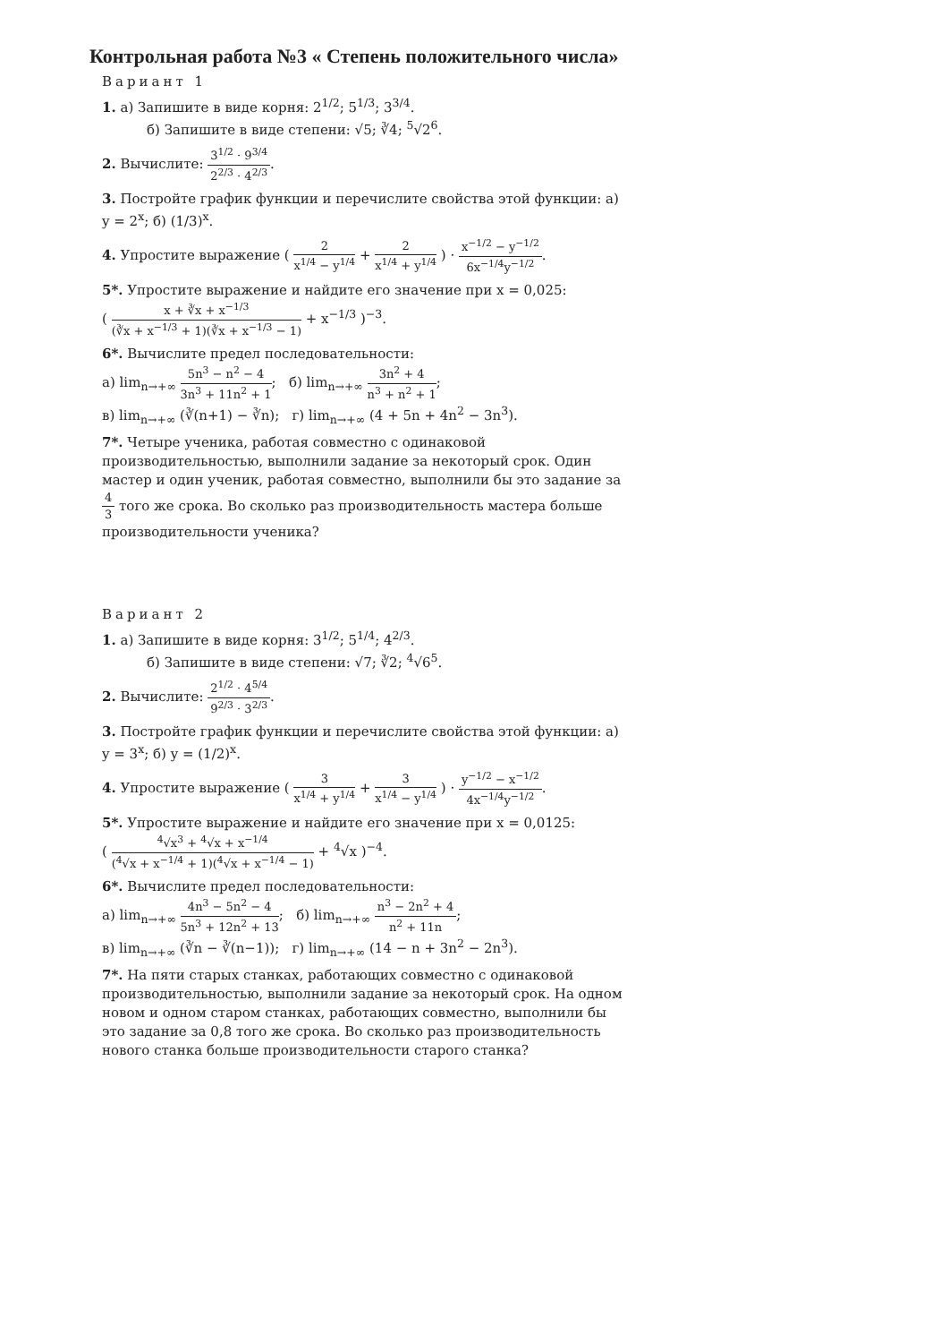Контрольная работа №3 « Степень положительного числа»
Вариант 1
1. а) Запишите в виде корня: 2<sup>1/2</sup>; 5<sup>1/3</sup>; 3<sup>3/4</sup>.
б) Запишите в виде степени: √5; ∛4; <sup>5</sup>√2<sup>6</sup>.
2. Вычислите: 3<sup>1/2</sup> · 9<sup>3/4</sup> 2<sup>2/3</sup> · 4<sup>2/3</sup>.
3. Постройте график функции и перечислите свойства этой функции: а) y = 2<sup>x</sup>; б) (1/3)<sup>x</sup>.
4. Упростите выражение ( 2 x<sup>1/4</sup> − y<sup>1/4</sup> + 2 x<sup>1/4</sup> + y<sup>1/4</sup> ) · x<sup>−1/2</sup> − y<sup>−1/2</sup> 6x<sup>−1/4</sup>y<sup>−1/2</sup>.
5*. Упростите выражение и найдите его значение при x = 0,025:
( x + ∛x + x<sup>−1/3</sup> (∛x + x<sup>−1/3</sup> + 1)(∛x + x<sup>−1/3</sup> − 1) + x<sup>−1/3</sup> )<sup>−3</sup>.
6*. Вычислите предел последовательности:
а) lim<sub>n→+∞</sub> 5n<sup>3</sup> − n<sup>2</sup> − 4 3n<sup>3</sup> + 11n<sup>2</sup> + 1; б) lim<sub>n→+∞</sub> 3n<sup>2</sup> + 4 n<sup>3</sup> + n<sup>2</sup> + 1;
в) lim<sub>n→+∞</sub> (∛(n+1) − ∛n); г) lim<sub>n→+∞</sub> (4 + 5n + 4n<sup>2</sup> − 3n<sup>3</sup>).
7*. Четыре ученика, работая совместно с одинаковой производительностью, выполнили задание за некоторый срок. Один мастер и один ученик, работая совместно, выполнили бы это задание за 4 3 того же срока. Во сколько раз производительность мастера больше производительности ученика?
Вариант 2
1. а) Запишите в виде корня: 3<sup>1/2</sup>; 5<sup>1/4</sup>; 4<sup>2/3</sup>.
б) Запишите в виде степени: √7; ∛2; <sup>4</sup>√6<sup>5</sup>.
2. Вычислите: 2<sup>1/2</sup> · 4<sup>5/4</sup> 9<sup>2/3</sup> · 3<sup>2/3</sup>.
3. Постройте график функции и перечислите свойства этой функции: а) y = 3<sup>x</sup>; б) y = (1/2)<sup>x</sup>.
4. Упростите выражение ( 3 x<sup>1/4</sup> + y<sup>1/4</sup> + 3 x<sup>1/4</sup> − y<sup>1/4</sup> ) · y<sup>−1/2</sup> − x<sup>−1/2</sup> 4x<sup>−1/4</sup>y<sup>−1/2</sup>.
5*. Упростите выражение и найдите его значение при x = 0,0125:
( <sup>4</sup>√x<sup>3</sup> + <sup>4</sup>√x + x<sup>−1/4</sup> (<sup>4</sup>√x + x<sup>−1/4</sup> + 1)(<sup>4</sup>√x + x<sup>−1/4</sup> − 1) + <sup>4</sup>√x )<sup>−4</sup>.
6*. Вычислите предел последовательности:
а) lim<sub>n→+∞</sub> 4n<sup>3</sup> − 5n<sup>2</sup> − 4 5n<sup>3</sup> + 12n<sup>2</sup> + 13; б) lim<sub>n→+∞</sub> n<sup>3</sup> − 2n<sup>2</sup> + 4 n<sup>2</sup> + 11n;
в) lim<sub>n→+∞</sub> (∛n − ∛(n−1)); г) lim<sub>n→+∞</sub> (14 − n + 3n<sup>2</sup> − 2n<sup>3</sup>).
7*. На пяти старых станках, работающих совместно с одинаковой производительностью, выполнили задание за некоторый срок. На одном новом и одном старом станках, работающих совместно, выполнили бы это задание за 0,8 того же срока. Во сколько раз производительность нового станка больше производительности старого станка?